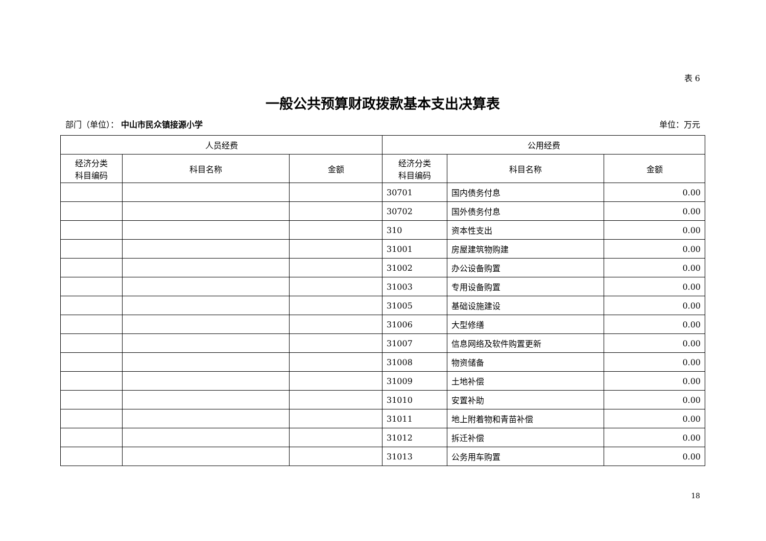表 6
一般公共预算财政拨款基本支出决算表
部门（单位）： 中山市民众镇接源小学 单位：万元
| 人员经费 | | | 公用经费 | | |
| --- | --- | --- | --- | --- | --- |
| 经济分类 科目编码 | 科目名称 | 金额 | 经济分类 科目编码 | 科目名称 | 金额 |
| | | | 30701 | 国内债务付息 | 0.00 |
| | | | 30702 | 国外债务付息 | 0.00 |
| | | | 310 | 资本性支出 | 0.00 |
| | | | 31001 | 房屋建筑物购建 | 0.00 |
| | | | 31002 | 办公设备购置 | 0.00 |
| | | | 31003 | 专用设备购置 | 0.00 |
| | | | 31005 | 基础设施建设 | 0.00 |
| | | | 31006 | 大型修缮 | 0.00 |
| | | | 31007 | 信息网络及软件购置更新 | 0.00 |
| | | | 31008 | 物资储备 | 0.00 |
| | | | 31009 | 土地补偿 | 0.00 |
| | | | 31010 | 安置补助 | 0.00 |
| | | | 31011 | 地上附着物和青苗补偿 | 0.00 |
| | | | 31012 | 拆迁补偿 | 0.00 |
| | | | 31013 | 公务用车购置 | 0.00 |
18